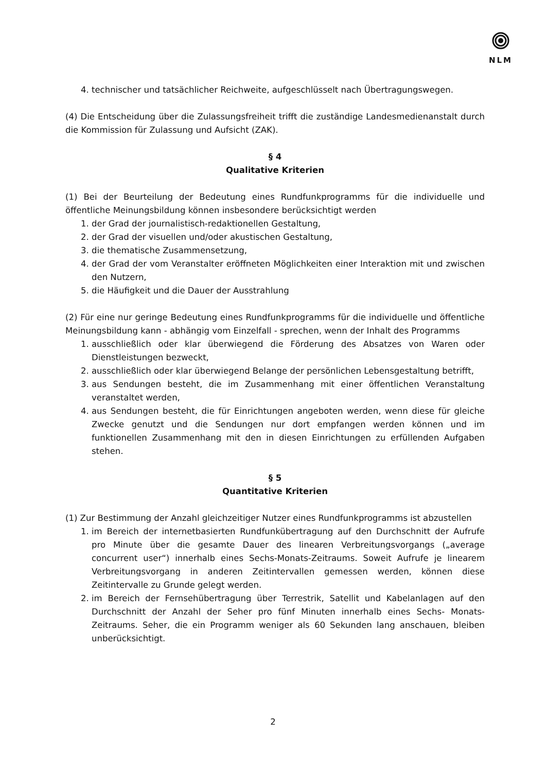NLM
4. technischer und tatsächlicher Reichweite, aufgeschlüsselt nach Übertragungswegen.
(4) Die Entscheidung über die Zulassungsfreiheit trifft die zuständige Landesmedienanstalt durch die Kommission für Zulassung und Aufsicht (ZAK).
§ 4
Qualitative Kriterien
(1) Bei der Beurteilung der Bedeutung eines Rundfunkprogramms für die individuelle und öffentliche Meinungsbildung können insbesondere berücksichtigt werden
1. der Grad der journalistisch-redaktionellen Gestaltung,
2. der Grad der visuellen und/oder akustischen Gestaltung,
3. die thematische Zusammensetzung,
4. der Grad der vom Veranstalter eröffneten Möglichkeiten einer Interaktion mit und zwischen den Nutzern,
5. die Häufigkeit und die Dauer der Ausstrahlung
(2) Für eine nur geringe Bedeutung eines Rundfunkprogramms für die individuelle und öffentliche Meinungsbildung kann - abhängig vom Einzelfall - sprechen, wenn der Inhalt des Programms
1. ausschließlich oder klar überwiegend die Förderung des Absatzes von Waren oder Dienstleistungen bezweckt,
2. ausschließlich oder klar überwiegend Belange der persönlichen Lebensgestaltung betrifft,
3. aus Sendungen besteht, die im Zusammenhang mit einer öffentlichen Veranstaltung veranstaltet werden,
4. aus Sendungen besteht, die für Einrichtungen angeboten werden, wenn diese für gleiche Zwecke genutzt und die Sendungen nur dort empfangen werden können und im funktionellen Zusammenhang mit den in diesen Einrichtungen zu erfüllenden Aufgaben stehen.
§ 5
Quantitative Kriterien
(1) Zur Bestimmung der Anzahl gleichzeitiger Nutzer eines Rundfunkprogramms ist abzustellen
1. im Bereich der internetbasierten Rundfunkübertragung auf den Durchschnitt der Aufrufe pro Minute über die gesamte Dauer des linearen Verbreitungsvorgangs („average concurrent user“) innerhalb eines Sechs-Monats-Zeitraums. Soweit Aufrufe je linearem Verbreitungsvorgang in anderen Zeitintervallen gemessen werden, können diese Zeitintervalle zu Grunde gelegt werden.
2. im Bereich der Fernsehübertragung über Terrestrik, Satellit und Kabelanlagen auf den Durchschnitt der Anzahl der Seher pro fünf Minuten innerhalb eines Sechs- Monats-Zeitraums. Seher, die ein Programm weniger als 60 Sekunden lang anschauen, bleiben unberücksichtigt.
2